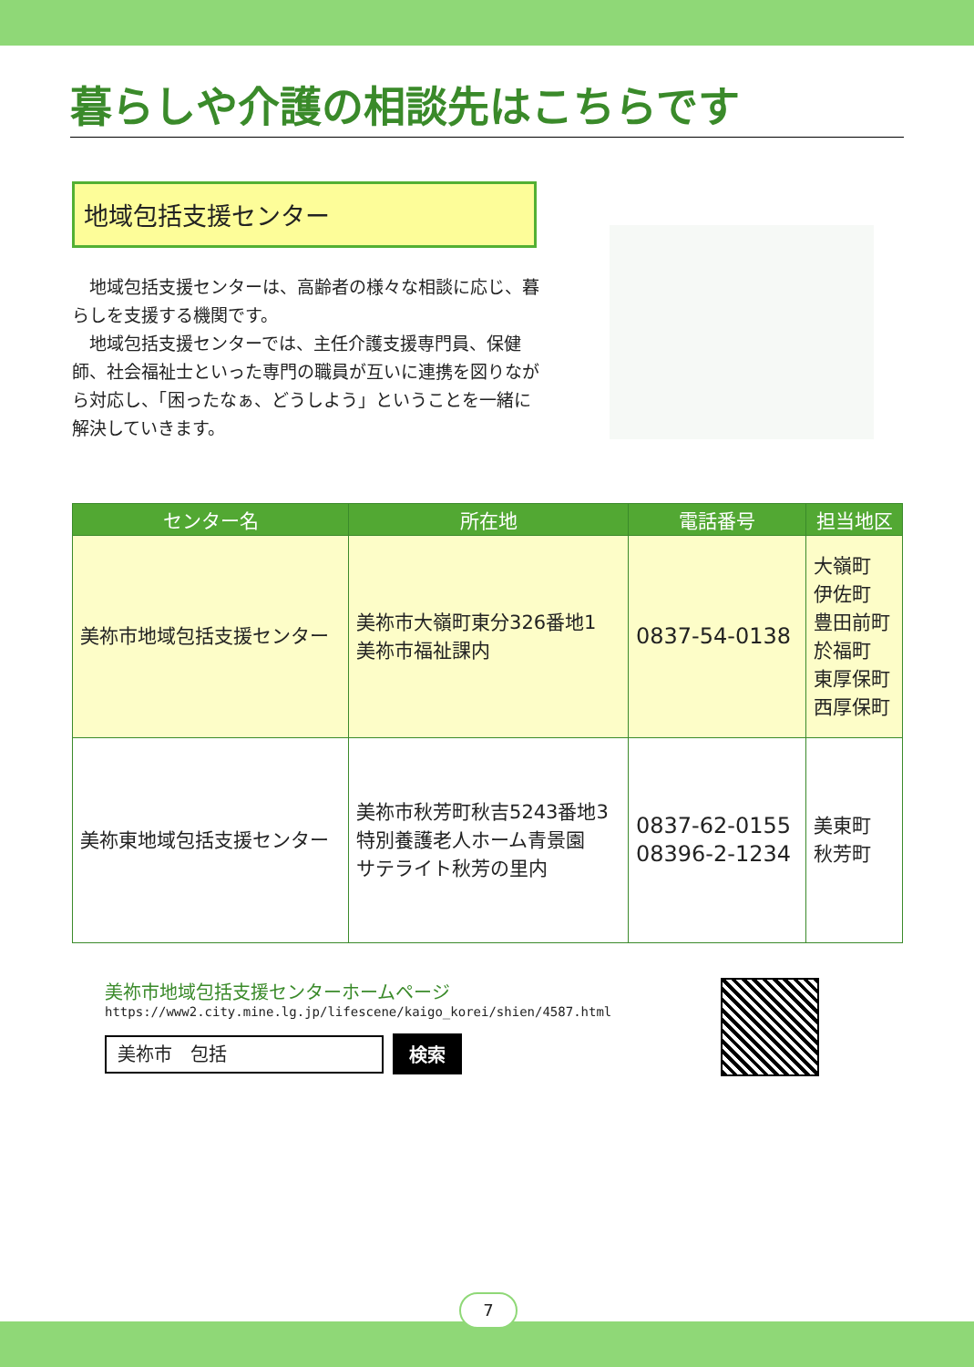暮らしや介護の相談先はこちらです
地域包括支援センター
　地域包括支援センターは、高齢者の様々な相談に応じ、暮らしを支援する機関です。
　地域包括支援センターでは、主任介護支援専門員、保健師、社会福祉士といった専門の職員が互いに連携を図りながら対応し、「困ったなぁ、どうしよう」ということを一緒に解決していきます。
| センター名 | 所在地 | 電話番号 | 担当地区 |
| --- | --- | --- | --- |
| 美祢市地域包括支援センター | 美祢市大嶺町東分326番地1 美祢市福祉課内 | 0837-54-0138 | 大嶺町 伊佐町 豊田前町 於福町 東厚保町 西厚保町 |
| 美祢東地域包括支援センター | 美祢市秋芳町秋吉5243番地3 特別養護老人ホーム青景園 サテライト秋芳の里内 | 0837-62-0155 08396-2-1234 | 美東町 秋芳町 |
美祢市地域包括支援センターホームページ
https://www2.city.mine.lg.jp/lifescene/kaigo_korei/shien/4587.html
美祢市　包括
検索
7